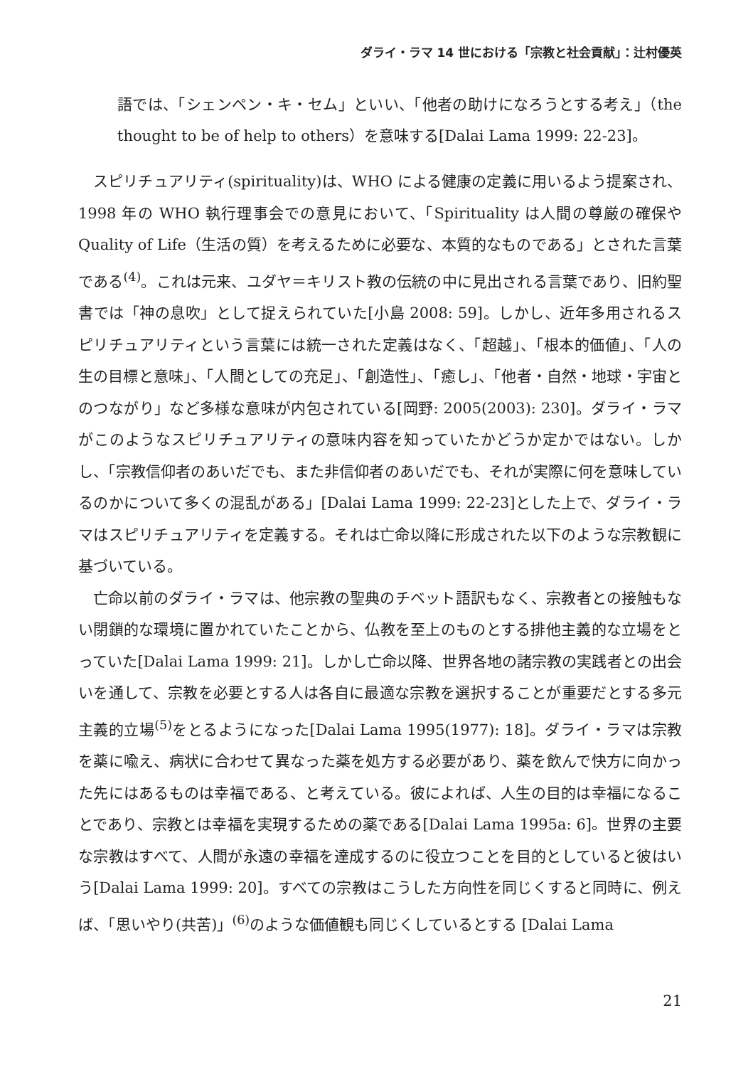ダライ・ラマ 14 世における「宗教と社会貢献」：辻村優英
語では、「シェンペン・キ・セム」といい、「他者の助けになろうとする考え」（the thought to be of help to others）を意味する[Dalai Lama 1999: 22-23]。
スピリチュアリティ(spirituality)は、WHO による健康の定義に用いるよう提案され、1998 年の WHO 執行理事会での意見において、「Spirituality は人間の尊厳の確保や Quality of Life（生活の質）を考えるために必要な、本質的なものである」とされた言葉である<sup>(4)</sup>。これは元来、ユダヤ＝キリスト教の伝統の中に見出される言葉であり、旧約聖書では「神の息吹」として捉えられていた[小島 2008: 59]。しかし、近年多用されるスピリチュアリティという言葉には統一された定義はなく、「超越」、「根本的価値」、「人の生の目標と意味」、「人間としての充足」、「創造性」、「癒し」、「他者・自然・地球・宇宙とのつながり」など多様な意味が内包されている[岡野: 2005(2003): 230]。ダライ・ラマがこのようなスピリチュアリティの意味内容を知っていたかどうか定かではない。しかし、「宗教信仰者のあいだでも、また非信仰者のあいだでも、それが実際に何を意味しているのかについて多くの混乱がある」[Dalai Lama 1999: 22-23]とした上で、ダライ・ラマはスピリチュアリティを定義する。それは亡命以降に形成された以下のような宗教観に基づいている。
亡命以前のダライ・ラマは、他宗教の聖典のチベット語訳もなく、宗教者との接触もない閉鎖的な環境に置かれていたことから、仏教を至上のものとする排他主義的な立場をとっていた[Dalai Lama 1999: 21]。しかし亡命以降、世界各地の諸宗教の実践者との出会いを通して、宗教を必要とする人は各自に最適な宗教を選択することが重要だとする多元主義的立場<sup>(5)</sup>をとるようになった[Dalai Lama 1995(1977): 18]。ダライ・ラマは宗教を薬に喩え、病状に合わせて異なった薬を処方する必要があり、薬を飲んで快方に向かった先にはあるものは幸福である、と考えている。彼によれば、人生の目的は幸福になることであり、宗教とは幸福を実現するための薬である[Dalai Lama 1995a: 6]。世界の主要な宗教はすべて、人間が永遠の幸福を達成するのに役立つことを目的としていると彼はいう[Dalai Lama 1999: 20]。すべての宗教はこうした方向性を同じくすると同時に、例えば、「思いやり(共苦)」<sup>(6)</sup>のような価値観も同じくしているとする [Dalai Lama
21